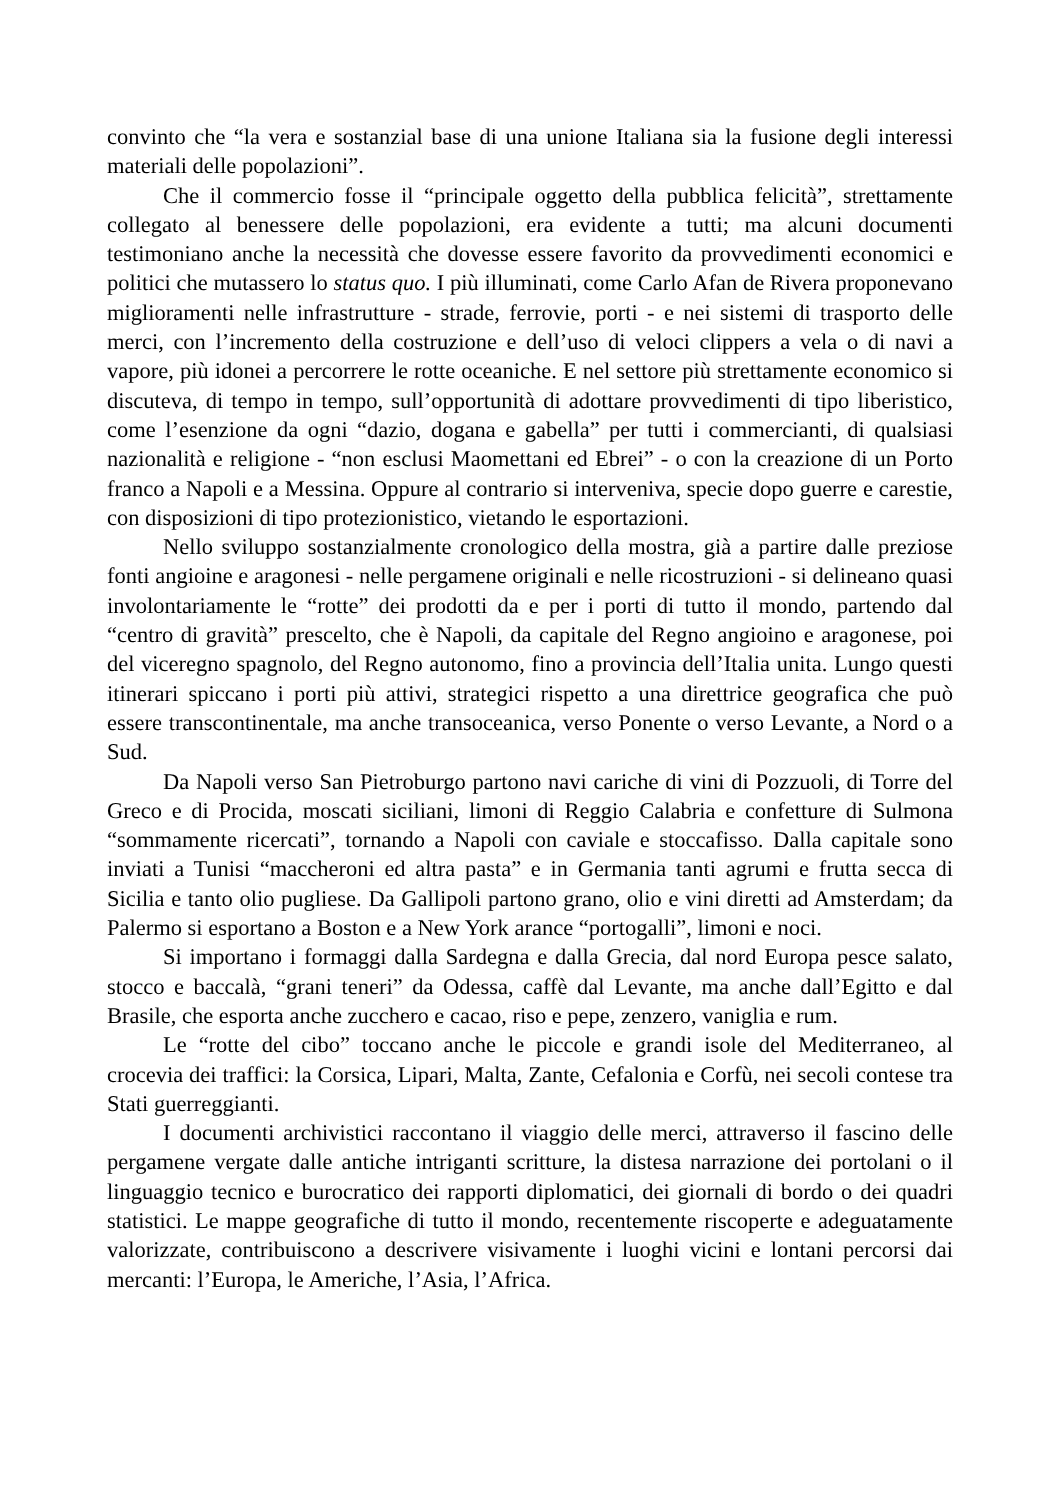convinto che “la vera e sostanzial base di una unione Italiana sia la fusione degli interessi materiali delle popolazioni”.
Che il commercio fosse il “principale oggetto della pubblica felicità”, strettamente collegato al benessere delle popolazioni, era evidente a tutti; ma alcuni documenti testimoniano anche la necessità che dovesse essere favorito da provvedimenti economici e politici che mutassero lo status quo. I più illuminati, come Carlo Afan de Rivera proponevano miglioramenti nelle infrastrutture - strade, ferrovie, porti - e nei sistemi di trasporto delle merci, con l’incremento della costruzione e dell’uso di veloci clippers a vela o di navi a vapore, più idonei a percorrere le rotte oceaniche. E nel settore più strettamente economico si discuteva, di tempo in tempo, sull’opportunità di adottare provvedimenti di tipo liberistico, come l’esenzione da ogni “dazio, dogana e gabella” per tutti i commercianti, di qualsiasi nazionalità e religione - “non esclusi Maomettani ed Ebrei” - o con la creazione di un Porto franco a Napoli e a Messina. Oppure al contrario si interveniva, specie dopo guerre e carestie, con disposizioni di tipo protezionistico, vietando le esportazioni.
Nello sviluppo sostanzialmente cronologico della mostra, già a partire dalle preziose fonti angioine e aragonesi - nelle pergamene originali e nelle ricostruzioni - si delineano quasi involontariamente le “rotte” dei prodotti da e per i porti di tutto il mondo, partendo dal “centro di gravità” prescelto, che è Napoli, da capitale del Regno angioino e aragonese, poi del viceregno spagnolo, del Regno autonomo, fino a provincia dell’Italia unita. Lungo questi itinerari spiccano i porti più attivi, strategici rispetto a una direttrice geografica che può essere transcontinentale, ma anche transoceanica, verso Ponente o verso Levante, a Nord o a Sud.
Da Napoli verso San Pietroburgo partono navi cariche di vini di Pozzuoli, di Torre del Greco e di Procida, moscati siciliani, limoni di Reggio Calabria e confetture di Sulmona “sommamente ricercati”, tornando a Napoli con caviale e stoccafisso. Dalla capitale sono inviati a Tunisi “maccheroni ed altra pasta” e in Germania tanti agrumi e frutta secca di Sicilia e tanto olio pugliese. Da Gallipoli partono grano, olio e vini diretti ad Amsterdam; da Palermo si esportano a Boston e a New York arance “portogalli”, limoni e noci.
Si importano i formaggi dalla Sardegna e dalla Grecia, dal nord Europa pesce salato, stocco e baccalà, “grani teneri” da Odessa, caffè dal Levante, ma anche dall’Egitto e dal Brasile, che esporta anche zucchero e cacao, riso e pepe, zenzero, vaniglia e rum.
Le “rotte del cibo” toccano anche le piccole e grandi isole del Mediterraneo, al crocevia dei traffici: la Corsica, Lipari, Malta, Zante, Cefalonia e Corfù, nei secoli contese tra Stati guerreggianti.
I documenti archivistici raccontano il viaggio delle merci, attraverso il fascino delle pergamene vergate dalle antiche intriganti scritture, la distesa narrazione dei portolani o il linguaggio tecnico e burocratico dei rapporti diplomatici, dei giornali di bordo o dei quadri statistici. Le mappe geografiche di tutto il mondo, recentemente riscoperte e adeguatamente valorizzate, contribuiscono a descrivere visivamente i luoghi vicini e lontani percorsi dai mercanti: l’Europa, le Americhe, l’Asia, l’Africa.